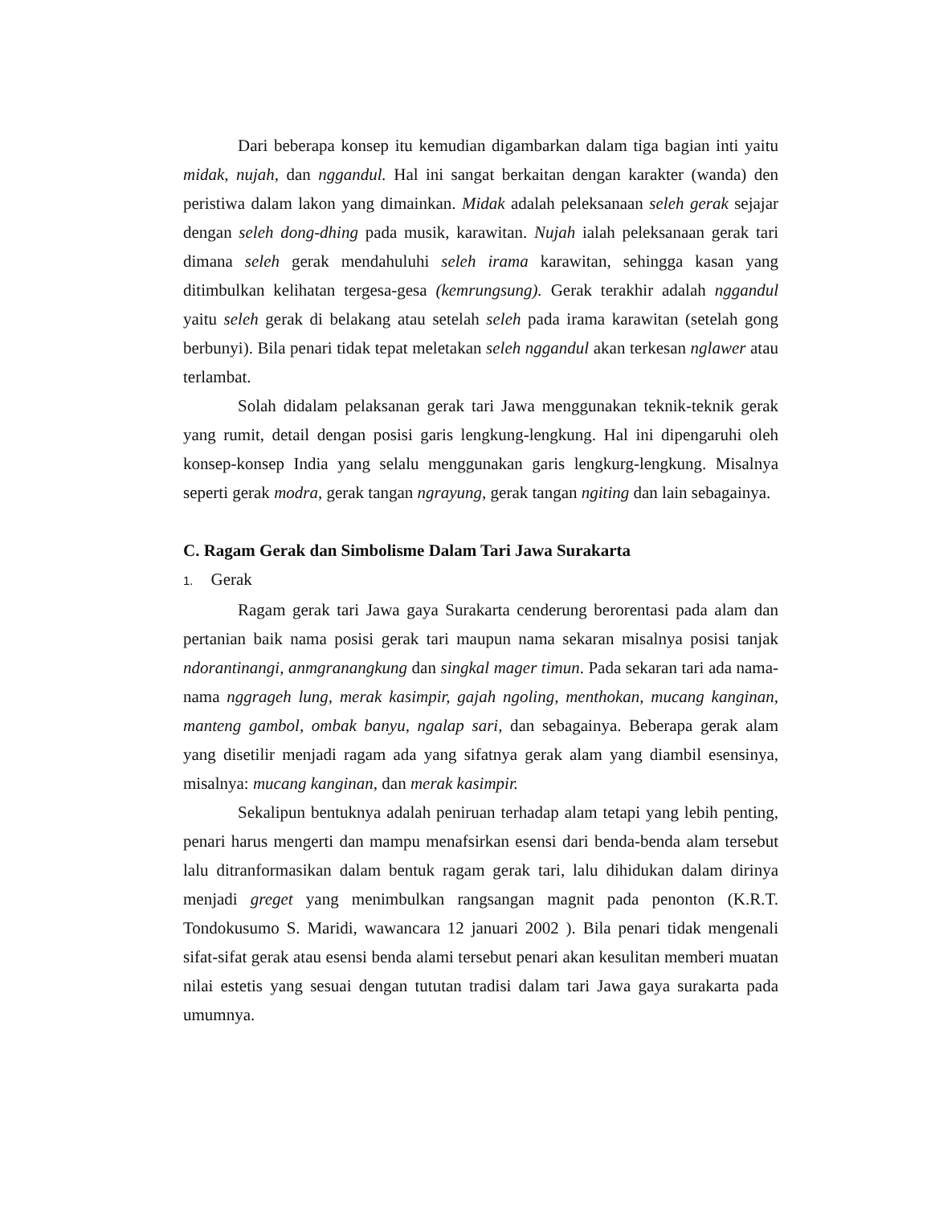Dari beberapa konsep itu kemudian digambarkan dalam tiga bagian inti yaitu midak, nujah, dan nggandul. Hal ini sangat berkaitan dengan karakter (wanda) den peristiwa dalam lakon yang dimainkan. Midak adalah peleksanaan seleh gerak sejajar dengan seleh dong-dhing pada musik, karawitan. Nujah ialah peleksanaan gerak tari dimana seleh gerak mendahuluhi seleh irama karawitan, sehingga kasan yang ditimbulkan kelihatan tergesa-gesa (kemrungsung). Gerak terakhir adalah nggandul yaitu seleh gerak di belakang atau setelah seleh pada irama karawitan (setelah gong berbunyi). Bila penari tidak tepat meletakan seleh nggandul akan terkesan nglawer atau terlambat.
Solah didalam pelaksanan gerak tari Jawa menggunakan teknik-teknik gerak yang rumit, detail dengan posisi garis lengkung-lengkung. Hal ini dipengaruhi oleh konsep-konsep India yang selalu menggunakan garis lengkurg-lengkung. Misalnya seperti gerak modra, gerak tangan ngrayung, gerak tangan ngiting dan lain sebagainya.
C. Ragam Gerak dan Simbolisme Dalam Tari Jawa Surakarta
1. Gerak
Ragam gerak tari Jawa gaya Surakarta cenderung berorentasi pada alam dan pertanian baik nama posisi gerak tari maupun nama sekaran misalnya posisi tanjak ndorantinangi, anmgranangkung dan singkal mager timun. Pada sekaran tari ada nama-nama nggrageh lung, merak kasimpir, gajah ngoling, menthokan, mucang kanginan, manteng gambol, ombak banyu, ngalap sari, dan sebagainya. Beberapa gerak alam yang disetilir menjadi ragam ada yang sifatnya gerak alam yang diambil esensinya, misalnya: mucang kanginan, dan merak kasimpir.
Sekalipun bentuknya adalah peniruan terhadap alam tetapi yang lebih penting, penari harus mengerti dan mampu menafsirkan esensi dari benda-benda alam tersebut lalu ditranformasikan dalam bentuk ragam gerak tari, lalu dihidukan dalam dirinya menjadi greget yang menimbulkan rangsangan magnit pada penonton (K.R.T. Tondokusumo S. Maridi, wawancara 12 januari 2002 ). Bila penari tidak mengenali sifat-sifat gerak atau esensi benda alami tersebut penari akan kesulitan memberi muatan nilai estetis yang sesuai dengan tututan tradisi dalam tari Jawa gaya surakarta pada umumnya.